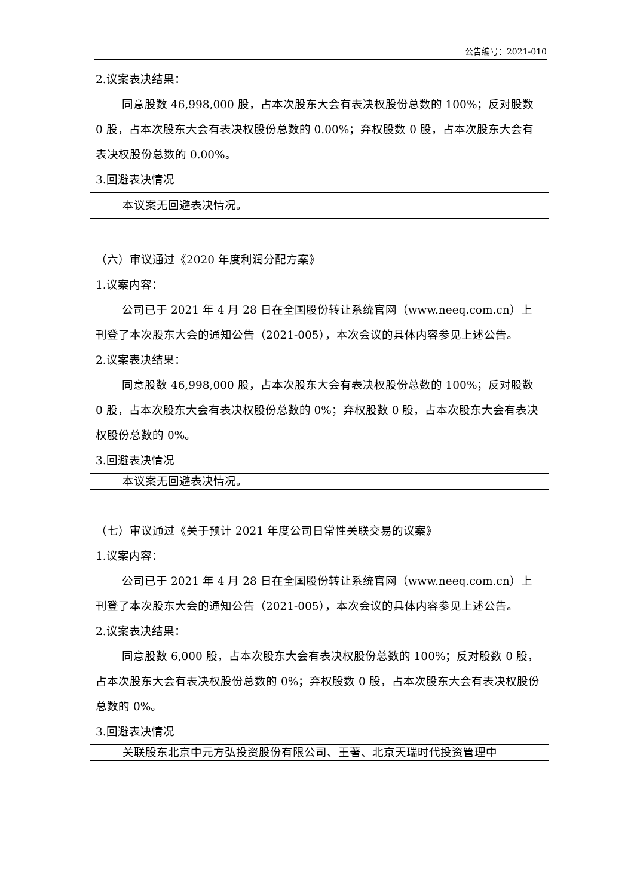公告编号：2021-010
2.议案表决结果：
同意股数 46,998,000 股，占本次股东大会有表决权股份总数的 100%；反对股数 0 股，占本次股东大会有表决权股份总数的 0.00%；弃权股数 0 股，占本次股东大会有表决权股份总数的 0.00%。
3.回避表决情况
本议案无回避表决情况。
（六）审议通过《2020 年度利润分配方案》
1.议案内容：
公司已于 2021 年 4 月 28 日在全国股份转让系统官网（www.neeq.com.cn）上刊登了本次股东大会的通知公告（2021-005），本次会议的具体内容参见上述公告。
2.议案表决结果：
同意股数 46,998,000 股，占本次股东大会有表决权股份总数的 100%；反对股数 0 股，占本次股东大会有表决权股份总数的 0%；弃权股数 0 股，占本次股东大会有表决权股份总数的 0%。
3.回避表决情况
本议案无回避表决情况。
（七）审议通过《关于预计 2021 年度公司日常性关联交易的议案》
1.议案内容：
公司已于 2021 年 4 月 28 日在全国股份转让系统官网（www.neeq.com.cn）上刊登了本次股东大会的通知公告（2021-005），本次会议的具体内容参见上述公告。
2.议案表决结果：
同意股数 6,000 股，占本次股东大会有表决权股份总数的 100%；反对股数 0 股，占本次股东大会有表决权股份总数的 0%；弃权股数 0 股，占本次股东大会有表决权股份总数的 0%。
3.回避表决情况
关联股东北京中元方弘投资股份有限公司、王著、北京天瑞时代投资管理中